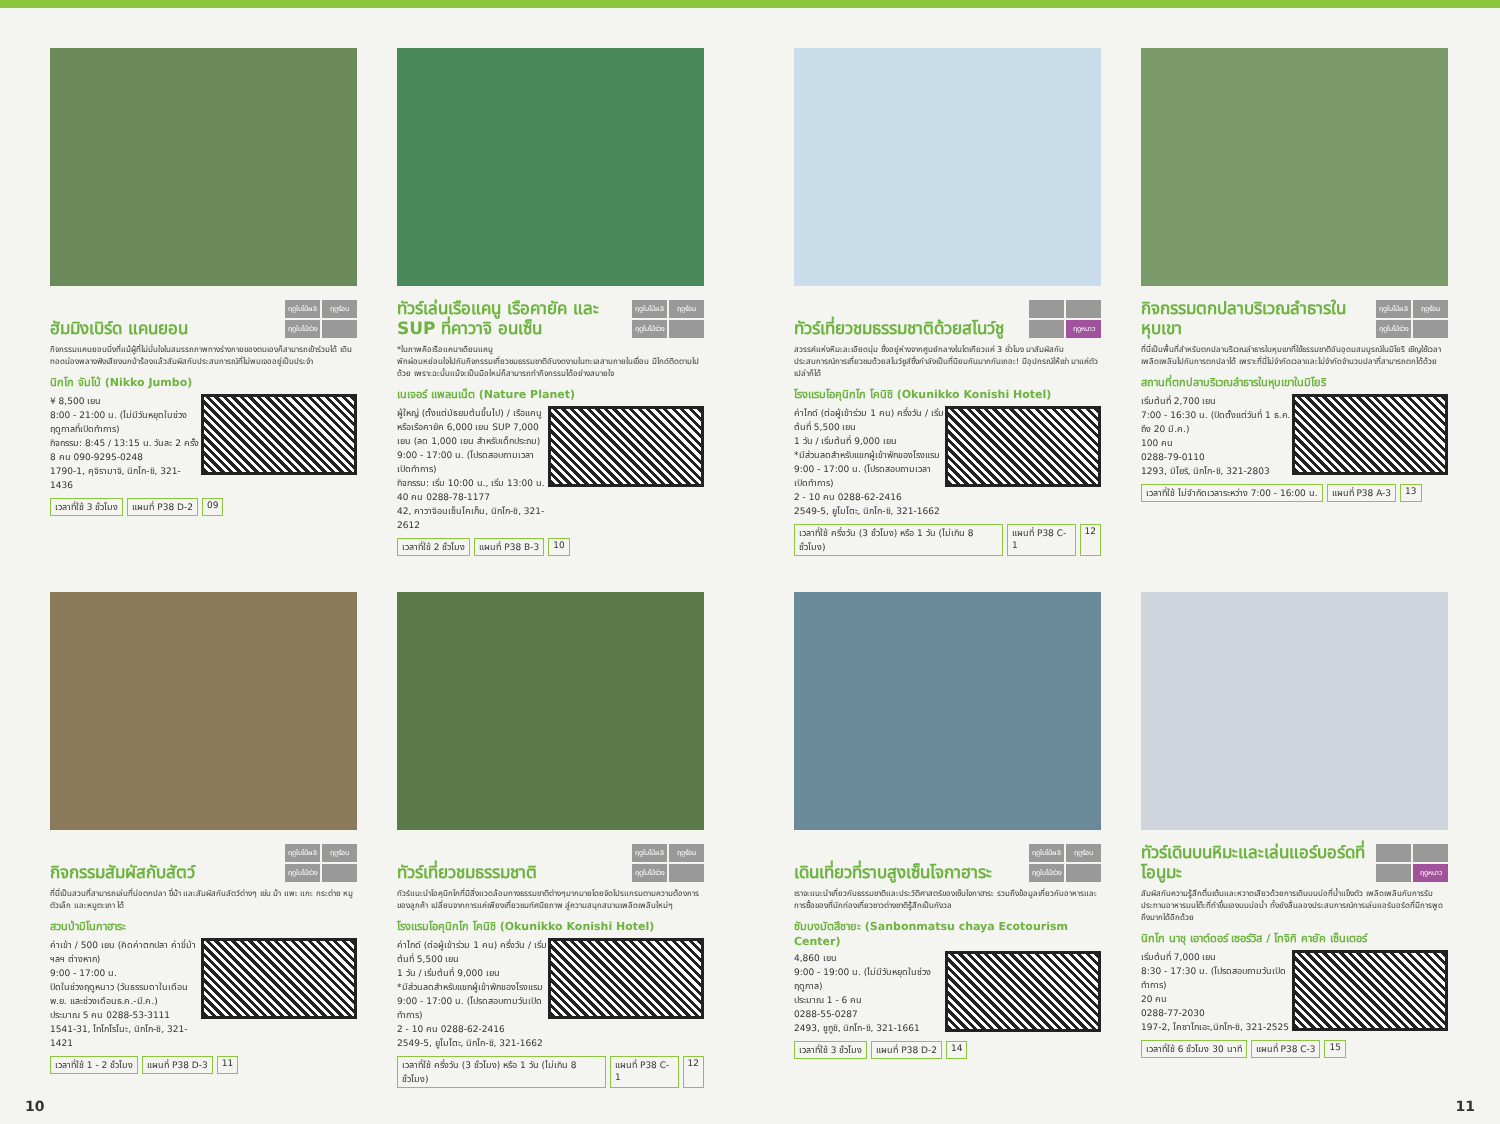ฮัมมิงเบิร์ด แคนยอน
ฤดูใบไม้ผลิ ฤดูร้อน ฤดูใบไม้ร่วง
กิจกรรมแคนยอนนิ่งที่แม้ผู้ที่ไม่มั่นใจในสมรรถภาพทางร่างกายของตนเองก็สามารถเข้าร่วมได้ เดินทอดน่องพลางฟังเสียงนกป่าร้องแล้วสัมผัสกับประสบการณ์ที่ไม่พบเจออยู่เป็นประจำ
นิกโก จัมโบ้ (Nikko Jumbo)
¥ 8,500 เยน
8:00 - 21:00 น. (ไม่มีวันหยุดในช่วงฤดูกาลที่เปิดทำการ)
กิจกรรม: 8:45 / 13:15 น. วันละ 2 ครั้ง
8 คน 090-9295-0248
1790-1, คุจิรามาจิ, นิกโก-ชิ, 321-1436
เวลาที่ใช้ 3 ชั่วโมง แผนที่ P38 D-2 09
ทัวร์เล่นเรือแคนู เรือคายัค และ SUP ที่คาวาจิ อนเซ็น
ฤดูใบไม้ผลิ ฤดูร้อน ฤดูใบไม้ร่วง
*ในภาพคือเรือแคนาเดียนแคนู
พักผ่อนหย่อนใจไปกับกิจกรรมเที่ยวชมธรรมชาติอันงดงามในทะเลสาบภายในเขื่อน มีไกด์ติดตามไปด้วย เพราะฉะนั้นแม้จะเป็นมือใหม่ก็สามารถทำกิจกรรมได้อย่างสบายใจ
เนเจอร์ แพลนเน็ต (Nature Planet)
ผู้ใหญ่ (ตั้งแต่มัธยมต้นขึ้นไป) / เรือแคนูหรือเรือคายัค 6,000 เยน SUP 7,000 เยน (ลด 1,000 เยน สำหรับเด็กประถม)
9:00 - 17:00 น. (โปรดสอบถามเวลาเปิดทำการ)
กิจกรรม: เริ่ม 10:00 น., เริ่ม 13:00 น.
40 คน 0288-78-1177
42, คาวาจิอนเซ็นโคเก็น, นิกโก-ชิ, 321-2612
เวลาที่ใช้ 2 ชั่วโมง แผนที่ P38 B-3 10
ทัวร์เที่ยวชมธรรมชาติด้วยสโนว์ชู
ฤดูหนาว
สวรรค์แห่งหิมะละเอียดนุ่ม ซึ่งอยู่ห่างจากศูนย์กลางในโตเกียวแค่ 3 ชั่วโมง มาสัมผัสกับประสบการณ์การเที่ยวชมด้วยสโนว์ชูส์ซึ่งกำลังเป็นที่นิยมกันมากกันเถอะ! มีอุปกรณ์ให้เช่า มาแค่ตัวเปล่าก็ได้
โรงแรมโอคุนิกโก โคนิชิ (Okunikko Konishi Hotel)
ค่าไกด์ (ต่อผู้เข้าร่วม 1 คน) ครึ่งวัน / เริ่มต้นที่ 5,500 เยน
1 วัน / เริ่มต้นที่ 9,000 เยน
*มีส่วนลดสำหรับแขกผู้เข้าพักของโรงแรม
9:00 - 17:00 น. (โปรดสอบถามเวลาเปิดทำการ)
2 - 10 คน 0288-62-2416
2549-5, ยูโมโตะ, นิกโก-ชิ, 321-1662
เวลาที่ใช้ ครึ่งวัน (3 ชั่วโมง) หรือ 1 วัน (ไม่เกิน 8 ชั่วโมง) แผนที่ P38 C-1 12
กิจกรรมตกปลาบริเวณลำธารในหุบเขา
ฤดูใบไม้ผลิ ฤดูร้อน ฤดูใบไม้ร่วง
ที่นี่เป็นพื้นที่สำหรับตกปลาบริเวณลำธารในหุบเขาที่ใช้ธรรมชาติอันอุดมสมบูรณ์ในมิโยริ เชิญใช้เวลาเพลิดเพลินไปกับการตกปลาได้ เพราะที่นี่ไม่จำกัดเวลาและไม่จำกัดจำนวนปลาที่สามารถตกได้ด้วย
สถานที่ตกปลาบริเวณลำธารในหุบเขาในมิโยริ
เริ่มต้นที่ 2,700 เยน
7:00 - 16:30 น. (ปิดตั้งแต่วันที่ 1 ธ.ค. ถึง 20 มี.ค.)
100 คน
0288-79-0110
1293, มิโยริ, นิกโก-ชิ, 321-2803
เวลาที่ใช้ ไม่จำกัดเวลาระหว่าง 7:00 - 16:00 น. แผนที่ P38 A-3 13
กิจกรรมสัมผัสกับสัตว์
ฤดูใบไม้ผลิ ฤดูร้อน ฤดูใบไม้ร่วง
ที่นี่เป็นสวนที่สามารถเล่นที่บ่อตกปลา ขี่ม้า และสัมผัสกับสัตว์ต่างๆ เช่น ม้า แพะ แกะ กระต่าย หมูตัวเล็ก และหนูตะเภา ได้
สวนป่ามิโนกาฮาระ
ค่าเข้า / 500 เยน (คิดค่าตกปลา ค่าขี่ม้า ฯลฯ ต่างหาก)
9:00 - 17:00 น.
ปิดในช่วงฤดูหนาว (วันธรรมดาในเดือนพ.ย. และช่วงเดือนธ.ค.-มี.ค.)
ประมาณ 5 คน 0288-53-3111
1541-31, โทโกโรโนะ, นิกโก-ชิ, 321-1421
เวลาที่ใช้ 1 - 2 ชั่วโมง แผนที่ P38 D-3 11
ทัวร์เที่ยวชมธรรมชาติ
ฤดูใบไม้ผลิ ฤดูร้อน ฤดูใบไม้ร่วง
ทัวร์แนะนำโอคุนิกโกที่มีสิ่งแวดล้อมทางธรรมชาติต่างๆมากมายโดยจัดโปรแกรมตามความต้องการของลูกค้า เปลี่ยนจากการแค่เพียงเที่ยวชมทัศนียภาพ สู่ความสนุกสนานเพลิดเพลินใหม่ๆ
โรงแรมโอคุนิกโก โคนิชิ (Okunikko Konishi Hotel)
ค่าไกด์ (ต่อผู้เข้าร่วม 1 คน) ครึ่งวัน / เริ่มต้นที่ 5,500 เยน
1 วัน / เริ่มต้นที่ 9,000 เยน
*มีส่วนลดสำหรับแขกผู้เข้าพักของโรงแรม
9:00 - 17:00 น. (โปรดสอบถามวันเปิดทำการ)
2 - 10 คน 0288-62-2416
2549-5, ยูโมโตะ, นิกโก-ชิ, 321-1662
เวลาที่ใช้ ครึ่งวัน (3 ชั่วโมง) หรือ 1 วัน (ไม่เกิน 8 ชั่วโมง) แผนที่ P38 C-1 12
เดินเที่ยวที่ราบสูงเซ็นโจกาฮาระ
ฤดูใบไม้ผลิ ฤดูร้อน ฤดูใบไม้ร่วง
เราจะแนะนำเกี่ยวกับธรรมชาติและประวัติศาสตร์ของเซ็นโจกาฮาระ รวมถึงข้อมูลเกี่ยวกับอาหารและการซื้อของที่นักท่องเที่ยวชาวต่างชาติรู้สึกเป็นกังวล
ซัมบงมัตสึชายะ (Sanbonmatsu chaya Ecotourism Center)
4,860 เยน
9:00 - 19:00 น. (ไม่มีวันหยุดในช่วงฤดูกาล)
ประมาณ 1 - 6 คน
0288-55-0287
2493, ชูกูชิ, นิกโก-ชิ, 321-1661
เวลาที่ใช้ 3 ชั่วโมง แผนที่ P38 D-2 14
ทัวร์เดินบนหิมะและเล่นแอร์บอร์ดที่โอนูมะ
ฤดูหนาว
สัมผัสกับความรู้สึกตื่นเต้นและหวาดเสียวด้วยการเดินบนบ่อที่น้ำแข็งตัว เพลิดเพลินกับการรับประทานอาหารบนโต๊ะที่ทำขึ้นเองบนบ่อน้ำ ทั้งยังลื่นลองประสบการณ์การเล่นแอร์บอร์ดที่มีการพูดถึงมากได้อีกด้วย
นิกโก นาชุ เอาต์ดอร์ เซอร์วิส / โทจิกิ คายัค เซ็นเตอร์
เริ่มต้นที่ 7,000 เยน
8:30 - 17:30 น. (โปรดสอบถามวันเปิดทำการ)
20 คน
0288-77-2030
197-2, โคซาโกเอะ,นิกโก-ชิ, 321-2525
เวลาที่ใช้ 6 ชั่วโมง 30 นาที แผนที่ P38 C-3 15
10 11